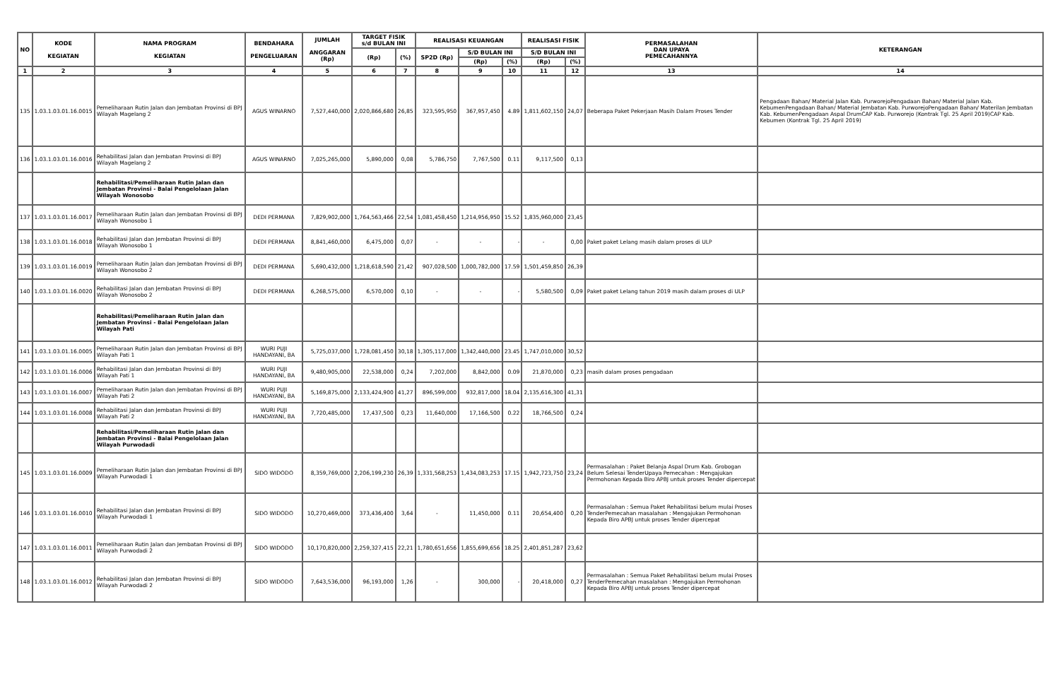| NO | KODE KEGIATAN | NAMA PROGRAM KEGIATAN | BENDAHARA PENGELUARAN | JUMLAH ANGGARAN (Rp) | TARGET FISIK s/d BULAN INI | | REALISASI KEUANGAN | | | REALISASI FISIK | | PERMASALAHAN DAN UPAYA PEMECAHANNYA | KETERANGAN |
| --- | --- | --- | --- | --- | --- | --- | --- | --- | --- | --- | --- | --- | --- |
| | | | | | (Rp) | (%) | SP2D (Rp) | S/D BULAN INI | | S/D BULAN INI | | | |
| | | | | | | | | (Rp) | (%) | (Rp) | (%) | | |
| 1 | 2 | 3 | 4 | 5 | 6 | 7 | 8 | 9 | 10 | 11 | 12 | 13 | 14 |
| 135 | 1.03.1.03.01.16.0015 | Pemeliharaan Rutin Jalan dan Jembatan Provinsi di BPJ Wilayah Magelang 2 | AGUS WINARNO | 7,527,440,000 | 2,020,866,680 | 26,85 | 323,595,950 | 367,957,450 | 4.89 | 1,811,602,150 | 24,07 | Beberapa Paket Pekerjaan Masih Dalam Proses Tender | Pengadaan Bahan/ Material Jalan Kab. PurworejoPengadaan Bahan/ Material Jalan Kab. KebumenPengadaan Bahan/ Material Jembatan Kab. PurworejoPengadaan Bahan/ Materilan Jembatan Kab. KebumenPengadaan Aspal DrumCAP Kab. Purworejo (Kontrak Tgl. 25 April 2019)CAP Kab. Kebumen (Kontrak Tgl. 25 April 2019) |
| 136 | 1.03.1.03.01.16.0016 | Rehabilitasi Jalan dan Jembatan Provinsi di BPJ Wilayah Magelang 2 | AGUS WINARNO | 7,025,265,000 | 5,890,000 | 0,08 | 5,786,750 | 7,767,500 | 0.11 | 9,117,500 | 0,13 | | |
| | | Rehabilitasi/Pemeliharaan Rutin Jalan dan Jembatan Provinsi - Balai Pengelolaan Jalan Wilayah Wonosobo | | | | | | | | | | | |
| 137 | 1.03.1.03.01.16.0017 | Pemeliharaan Rutin Jalan dan Jembatan Provinsi di BPJ Wilayah Wonosobo 1 | DEDI PERMANA | 7,829,902,000 | 1,764,563,466 | 22,54 | 1,081,458,450 | 1,214,956,950 | 15.52 | 1,835,960,000 | 23,45 | | |
| 138 | 1.03.1.03.01.16.0018 | Rehabilitasi Jalan dan Jembatan Provinsi di BPJ Wilayah Wonosobo 1 | DEDI PERMANA | 8,841,460,000 | 6,475,000 | 0,07 | - | - | - | - | 0,00 | Paket paket Lelang masih dalam proses di ULP | |
| 139 | 1.03.1.03.01.16.0019 | Pemeliharaan Rutin Jalan dan Jembatan Provinsi di BPJ Wilayah Wonosobo 2 | DEDI PERMANA | 5,690,432,000 | 1,218,618,590 | 21,42 | 907,028,500 | 1,000,782,000 | 17.59 | 1,501,459,850 | 26,39 | | |
| 140 | 1.03.1.03.01.16.0020 | Rehabilitasi Jalan dan Jembatan Provinsi di BPJ Wilayah Wonosobo 2 | DEDI PERMANA | 6,268,575,000 | 6,570,000 | 0,10 | - | - | - | 5,580,500 | 0,09 | Paket paket Lelang tahun 2019 masih dalam proses di ULP | |
| | | Rehabilitasi/Pemeliharaan Rutin Jalan dan Jembatan Provinsi - Balai Pengelolaan Jalan Wilayah Pati | | | | | | | | | | | |
| 141 | 1.03.1.03.01.16.0005 | Pemeliharaan Rutin Jalan dan Jembatan Provinsi di BPJ Wilayah Pati 1 | WURI PUJI HANDAYANI, BA | 5,725,037,000 | 1,728,081,450 | 30,18 | 1,305,117,000 | 1,342,440,000 | 23.45 | 1,747,010,000 | 30,52 | | |
| 142 | 1.03.1.03.01.16.0006 | Rehabilitasi Jalan dan Jembatan Provinsi di BPJ Wilayah Pati 1 | WURI PUJI HANDAYANI, BA | 9,480,905,000 | 22,538,000 | 0,24 | 7,202,000 | 8,842,000 | 0.09 | 21,870,000 | 0,23 | masih dalam proses pengadaan | |
| 143 | 1.03.1.03.01.16.0007 | Pemeliharaan Rutin Jalan dan Jembatan Provinsi di BPJ Wilayah Pati 2 | WURI PUJI HANDAYANI, BA | 5,169,875,000 | 2,133,424,900 | 41,27 | 896,599,000 | 932,817,000 | 18.04 | 2,135,616,300 | 41,31 | | |
| 144 | 1.03.1.03.01.16.0008 | Rehabilitasi Jalan dan Jembatan Provinsi di BPJ Wilayah Pati 2 | WURI PUJI HANDAYANI, BA | 7,720,485,000 | 17,437,500 | 0,23 | 11,640,000 | 17,166,500 | 0.22 | 18,766,500 | 0,24 | | |
| | | Rehabilitasi/Pemeliharaan Rutin Jalan dan Jembatan Provinsi - Balai Pengelolaan Jalan Wilayah Purwodadi | | | | | | | | | | | |
| 145 | 1.03.1.03.01.16.0009 | Pemeliharaan Rutin Jalan dan Jembatan Provinsi di BPJ Wilayah Purwodadi 1 | SIDO WIDODO | 8,359,769,000 | 2,206,199,230 | 26,39 | 1,331,568,253 | 1,434,083,253 | 17.15 | 1,942,723,750 | 23,24 | Permasalahan : Paket Belanja Aspal Drum Kab. Grobogan Belum Selesai TenderUpaya Pemecahan : Mengajukan Permohonan Kepada Biro APBJ untuk proses Tender dipercepat | |
| 146 | 1.03.1.03.01.16.0010 | Rehabilitasi Jalan dan Jembatan Provinsi di BPJ Wilayah Purwodadi 1 | SIDO WIDODO | 10,270,469,000 | 373,436,400 | 3,64 | - | 11,450,000 | 0.11 | 20,654,400 | 0,20 | Permasalahan : Semua Paket Rehabilitasi belum mulai Proses TenderPemecahan masalahan : Mengajukan Permohonan Kepada Biro APBJ untuk proses Tender dipercepat | |
| 147 | 1.03.1.03.01.16.0011 | Pemeliharaan Rutin Jalan dan Jembatan Provinsi di BPJ Wilayah Purwodadi 2 | SIDO WIDODO | 10,170,820,000 | 2,259,327,415 | 22,21 | 1,780,651,656 | 1,855,699,656 | 18.25 | 2,401,851,287 | 23,62 | | |
| 148 | 1.03.1.03.01.16.0012 | Rehabilitasi Jalan dan Jembatan Provinsi di BPJ Wilayah Purwodadi 2 | SIDO WIDODO | 7,643,536,000 | 96,193,000 | 1,26 | - | 300,000 | - | 20,418,000 | 0,27 | Permasalahan : Semua Paket Rehabilitasi belum mulai Proses TenderPemecahan masalahan : Mengajukan Permohonan Kepada Biro APBJ untuk proses Tender dipercepat | |